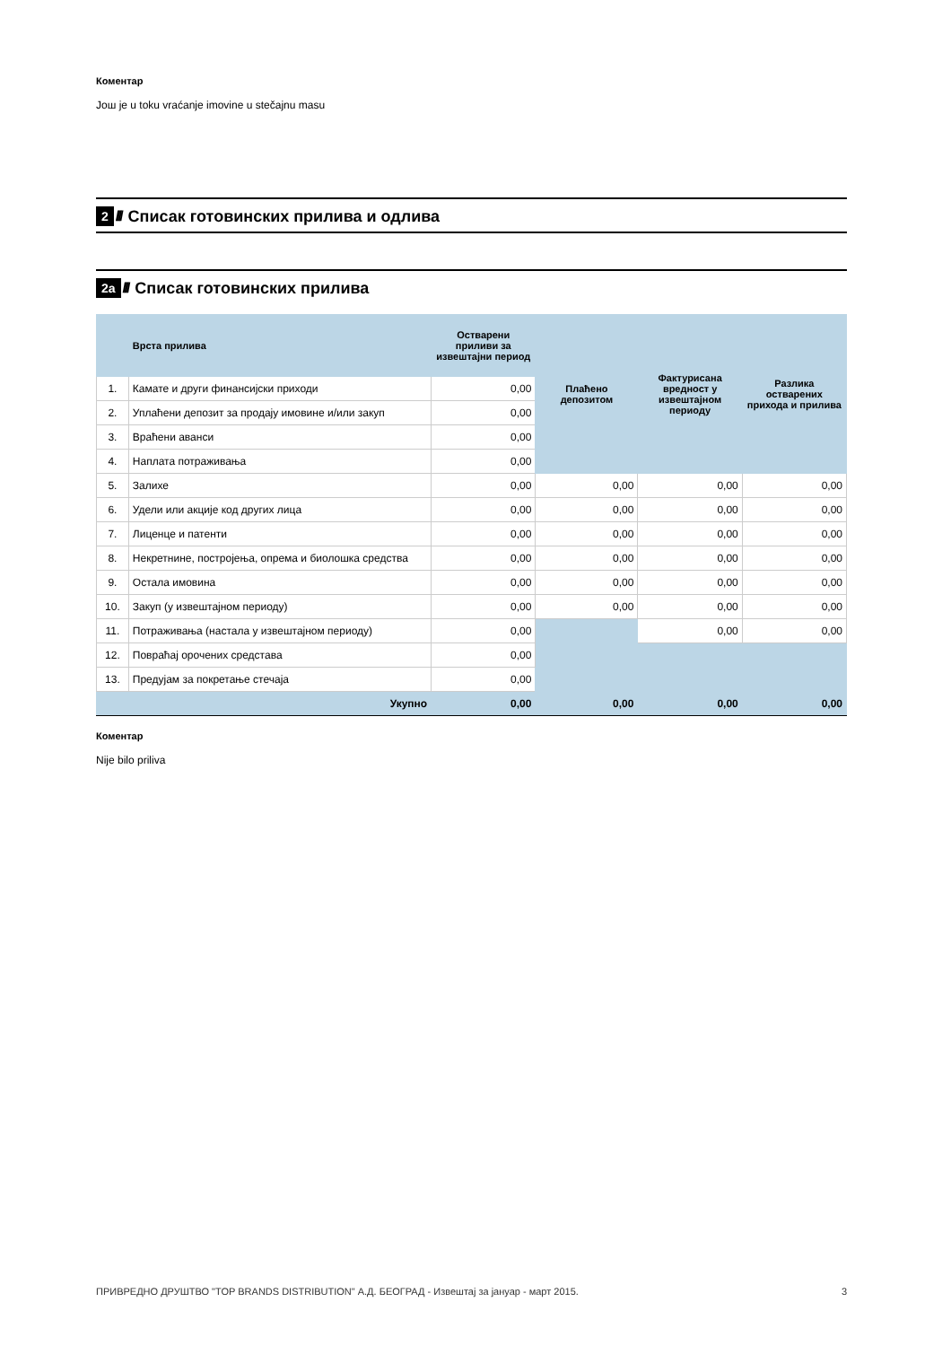Коментар
Још je u toku vraćanje imovine u stečajnu masu
2 //// Списак готовинских прилива и одлива
2а //// Списак готовинских прилива
| | Врста прилива | Остварени приливи за извештајни период | Плаћено депозитом | Фактурисана вредност у извештајном периоду | Разлика остварених прихода и прилива |
| --- | --- | --- | --- | --- | --- |
| 1. | Камате и други финансијски приходи | 0,00 | | | |
| 2. | Уплаћени депозит за продају имовине и/или закуп | 0,00 | | | |
| 3. | Враћени аванси | 0,00 | | | |
| 4. | Наплата потраживања | 0,00 | | | |
| 5. | Залихе | 0,00 | 0,00 | 0,00 | 0,00 |
| 6. | Удели или акције код других лица | 0,00 | 0,00 | 0,00 | 0,00 |
| 7. | Лиценце и патенти | 0,00 | 0,00 | 0,00 | 0,00 |
| 8. | Некретнине, постројења, опрема и биолошка средства | 0,00 | 0,00 | 0,00 | 0,00 |
| 9. | Остала имовина | 0,00 | 0,00 | 0,00 | 0,00 |
| 10. | Закуп (у извештајном периоду) | 0,00 | 0,00 | 0,00 | 0,00 |
| 11. | Потраживања (настала у извештајном периоду) | 0,00 | | 0,00 | 0,00 |
| 12. | Повраћај орочених средстава | 0,00 | | | |
| 13. | Предујам за покретање стечаја | 0,00 | | | |
| | Укупно | 0,00 | 0,00 | 0,00 | 0,00 |
Коментар
Nije bilo priliva
ПРИВРЕДНО ДРУШТВО "TOP BRANDS DISTRIBUTION" А.Д. БЕОГРАД - Извештај за јануар - март 2015. 3